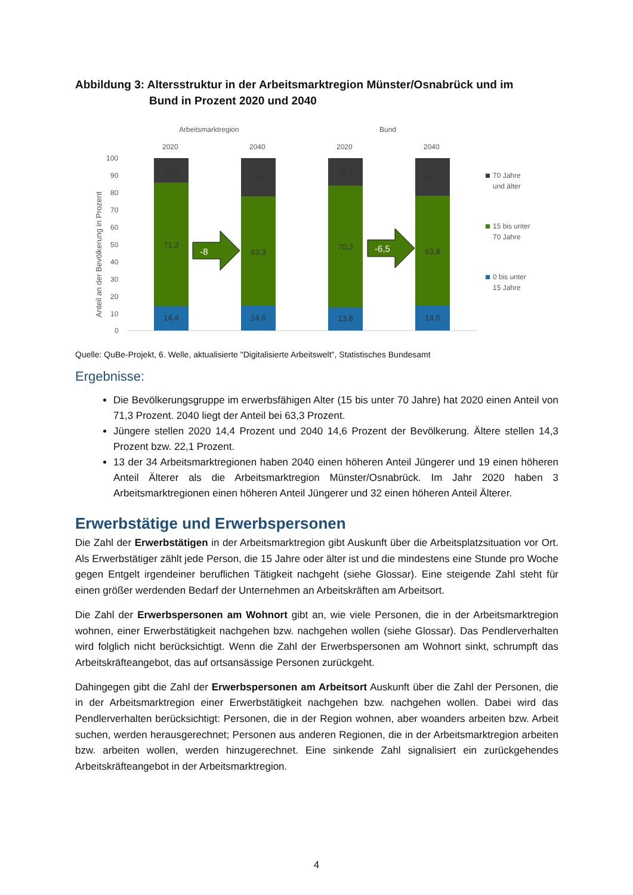Abbildung 3: Altersstruktur in der Arbeitsmarktregion Münster/Osnabrück und im
Bund in Prozent 2020 und 2040
Arbeitsmarktregion
Bund
2020
2040
2020
2040
100
90
80
70
60
50
40
30
20
10
0
Anteil an der Bevölkerung in Prozent
14,3
71,3
14,4
22,1
63,3
14,6
15,9
70,3
13,8
21,7
63,8
14,5
-8
-6,5
70 Jahre
und älter
15 bis unter
70 Jahre
0 bis unter
15 Jahre
Quelle: QuBe-Projekt, 6. Welle, aktualisierte "Digitalisierte Arbeitswelt", Statistisches Bundesamt
Ergebnisse:
Die Bevölkerungsgruppe im erwerbsfähigen Alter (15 bis unter 70 Jahre) hat 2020 einen Anteil von 71,3 Prozent. 2040 liegt der Anteil bei 63,3 Prozent.
Jüngere stellen 2020 14,4 Prozent und 2040 14,6 Prozent der Bevölkerung. Ältere stellen 14,3 Prozent bzw. 22,1 Prozent.
13 der 34 Arbeitsmarktregionen haben 2040 einen höheren Anteil Jüngerer und 19 einen höheren Anteil Älterer als die Arbeitsmarktregion Münster/Osnabrück. Im Jahr 2020 haben 3 Arbeitsmarktregionen einen höheren Anteil Jüngerer und 32 einen höheren Anteil Älterer.
Erwerbstätige und Erwerbspersonen
Die Zahl der Erwerbstätigen in der Arbeitsmarktregion gibt Auskunft über die Arbeitsplatzsituation vor Ort. Als Erwerbstätiger zählt jede Person, die 15 Jahre oder älter ist und die mindestens eine Stunde pro Woche gegen Entgelt irgendeiner beruflichen Tätigkeit nachgeht (siehe Glossar). Eine steigende Zahl steht für einen größer werdenden Bedarf der Unternehmen an Arbeitskräften am Arbeitsort.
Die Zahl der Erwerbspersonen am Wohnort gibt an, wie viele Personen, die in der Arbeitsmarktregion wohnen, einer Erwerbstätigkeit nachgehen bzw. nachgehen wollen (siehe Glossar). Das Pendlerverhalten wird folglich nicht berücksichtigt. Wenn die Zahl der Erwerbspersonen am Wohnort sinkt, schrumpft das Arbeitskräfteangebot, das auf ortsansässige Personen zurückgeht.
Dahingegen gibt die Zahl der Erwerbspersonen am Arbeitsort Auskunft über die Zahl der Personen, die in der Arbeitsmarktregion einer Erwerbstätigkeit nachgehen bzw. nachgehen wollen. Dabei wird das Pendlerverhalten berücksichtigt: Personen, die in der Region wohnen, aber woanders arbeiten bzw. Arbeit suchen, werden herausgerechnet; Personen aus anderen Regionen, die in der Arbeitsmarktregion arbeiten bzw. arbeiten wollen, werden hinzugerechnet. Eine sinkende Zahl signalisiert ein zurückgehendes Arbeitskräfteangebot in der Arbeitsmarktregion.
4